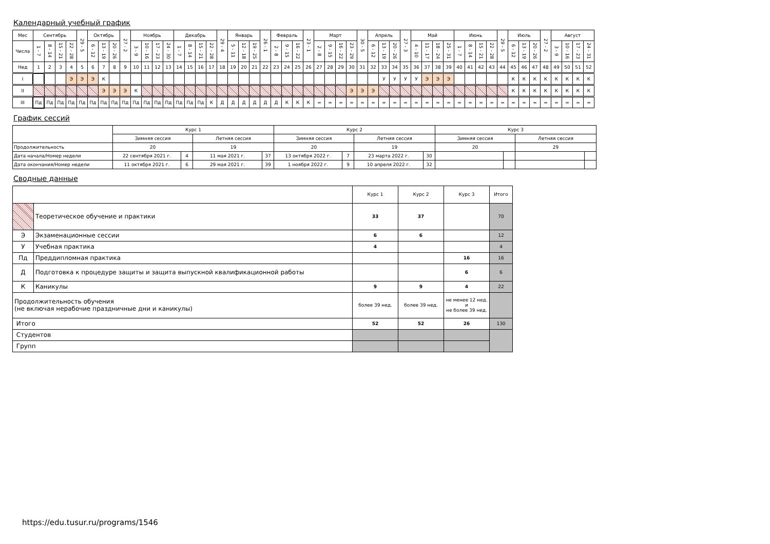Календарный учебный график
| Мес | Сентябрь | | | | 29 - 5 | Октябрь | | | 27 - 2 | Ноябрь | | | | Декабрь | | | | 29 - 4 | Январь | | | 26 - 1 | Февраль | | | 23 - 1 | Март | | | | 30 - 5 | Апрель | | | 27 - 3 | Май | | | | Июнь | | | | 29 - 5 | Июль | | | 27 - 2 | Август | | | |
| Числа | 1 - 7 | 8 - 14 | 15 - 21 | 22 - 28 | | 6 - 12 | 13 - 19 | 20 - 26 | | 3 - 9 | 10 - 16 | 17 - 23 | 24 - 30 | 1 - 7 | 8 - 14 | 15 - 21 | 22 - 28 | | 5 - 11 | 12 - 18 | 19 - 25 | | 2 - 8 | 9 - 15 | 16 - 22 | | 2 - 8 | 9 - 15 | 16 - 22 | 23 - 29 | | 6 - 12 | 13 - 19 | 20 - 26 | | 4 - 10 | 11 - 17 | 18 - 24 | 25 - 31 | 1 - 7 | 8 - 14 | 15 - 21 | 22 - 28 | | 6 - 12 | 13 - 19 | 20 - 26 | | 3 - 9 | 10 - 16 | 17 - 23 | 24 - 31 |
| Нед | 1 | 2 | 3 | 4 | 5 | 6 | 7 | 8 | 9 | 10 | 11 | 12 | 13 | 14 | 15 | 16 | 17 | 18 | 19 | 20 | 21 | 22 | 23 | 24 | 25 | 26 | 27 | 28 | 29 | 30 | 31 | 32 | 33 | 34 | 35 | 36 | 37 | 38 | 39 | 40 | 41 | 42 | 43 | 44 | 45 | 46 | 47 | 48 | 49 | 50 | 51 | 52 |
| I | | | | Э | Э | Э | К | | | | | | | | | | | | | | | | | | | | | | | | | | У | У | У | У | Э | Э | Э | | | | | | К | К | К | К | К | К | К | К |
| II | | | | | | | Э | Э | Э | К | | | | | | | | | | | | | | | | | | | | Э | Э | Э | | | | | | | | | | | | | К | К | К | К | К | К | К | К |
| III | Пд | Пд | Пд | Пд | Пд | Пд | Пд | Пд | Пд | Пд | Пд | Пд | Пд | Пд | Пд | Пд | К | Д | Д | Д | Д | Д | Д | К | К | К | = | = | = | = | = | = | = | = | = | = | = | = | = | = | = | = | = | = | = | = | = | = | = | = | = | = |
График сессий
| | Курс 1 | | | | Курс 2 | | | | Курс 3 | | | |
| | Зимняя сессия | | Летняя сессия | | Зимняя сессия | | Летняя сессия | | Зимняя сессия | | Летняя сессия | |
| Продолжительность | 20 | | 19 | | 20 | | 19 | | 20 | | 29 | |
| Дата начала/Номер недели | 22 сентября 2021 г. | 4 | 11 мая 2021 г. | 37 | 13 октября 2022 г. | 7 | 23 марта 2022 г. | 30 | | | | |
| Дата окончания/Номер недели | 11 октября 2021 г. | 6 | 29 мая 2021 г. | 39 | 1 ноября 2022 г. | 9 | 10 апреля 2022 г. | 32 | | | | |
Сводные данные
| | | Курс 1 | Курс 2 | Курс 3 | Итого |
| | Теоретическое обучение и практики | 33 | 37 | | 70 |
| Э | Экзаменационные сессии | 6 | 6 | | 12 |
| У | Учебная практика | 4 | | | 4 |
| Пд | Преддипломная практика | | | 16 | 16 |
| Д | Подготовка к процедуре защиты и защита выпускной квалификационной работы | | | 6 | 6 |
| К | Каникулы | 9 | 9 | 4 | 22 |
| Продолжительность обучения (не включая нерабочие праздничные дни и каникулы) | | более 39 нед. | более 39 нед. | не менее 12 нед. и не более 39 нед. | |
| Итого | | 52 | 52 | 26 | 130 |
| Студентов | | | | | |
| Групп | | | | | |
https://edu.tusur.ru/programs/1546